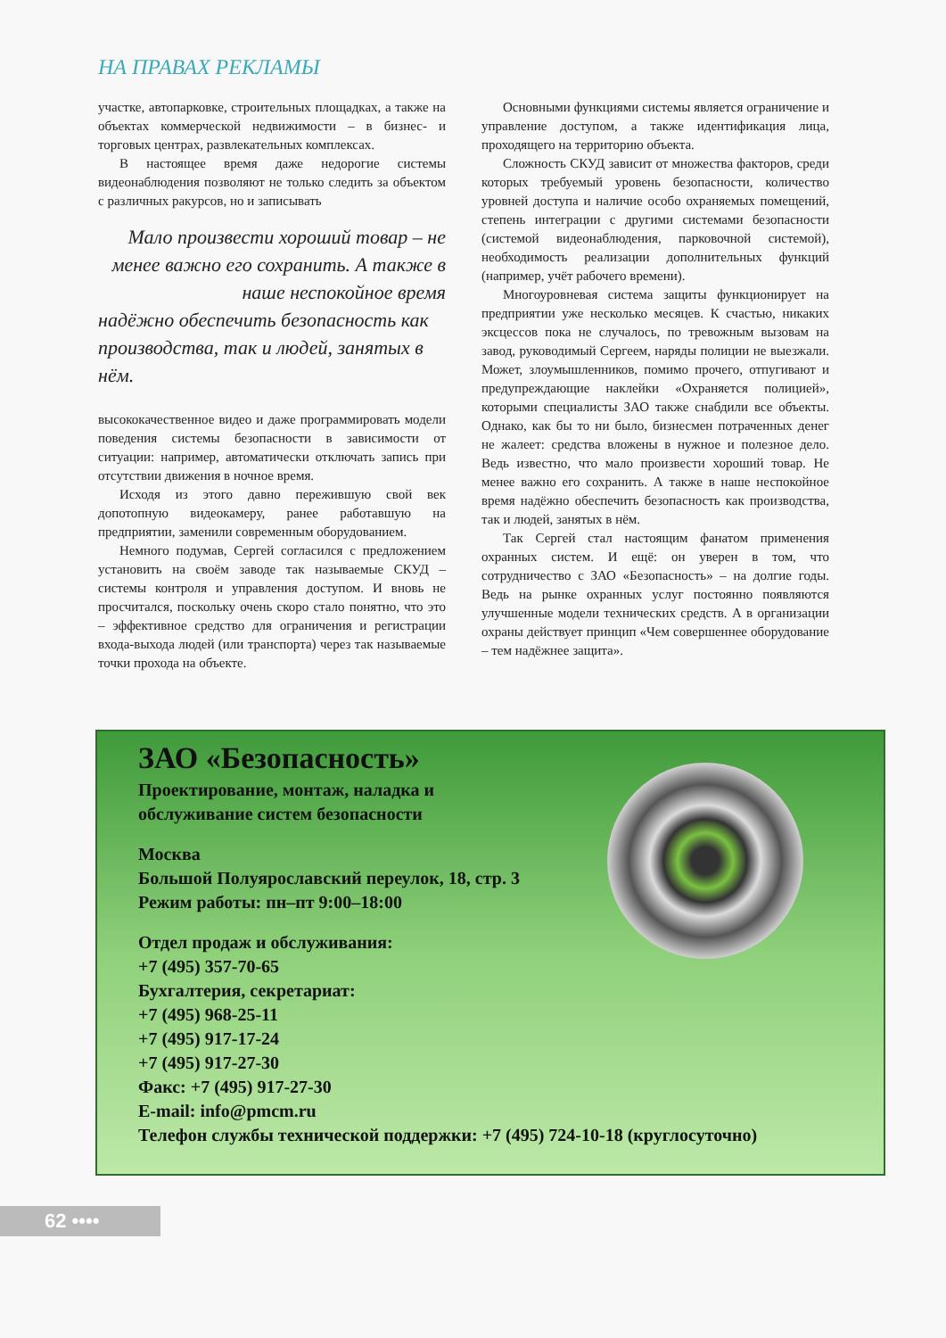НА ПРАВАХ РЕКЛАМЫ
участке, автопарковке, строительных площадках, а также на объектах коммерческой недвижимости – в бизнес- и торговых центрах, развлекательных комплексах.
В настоящее время даже недорогие системы видеонаблюдения позволяют не только следить за объектом с различных ракурсов, но и записывать
Мало произвести хороший товар – не менее важно его сохранить. А также в наше неспокойное время
надёжно обеспечить безопасность как производства, так и людей, занятых в нём.
высококачественное видео и даже программировать модели поведения системы безопасности в зависимости от ситуации: например, автоматически отключать запись при отсутствии движения в ночное время.
Исходя из этого давно пережившую свой век допотопную видеокамеру, ранее работавшую на предприятии, заменили современным оборудованием.
Немного подумав, Сергей согласился с предложением установить на своём заводе так называемые СКУД – системы контроля и управления доступом. И вновь не просчитался, поскольку очень скоро стало понятно, что это – эффективное средство для ограничения и регистрации входа-выхода людей (или транспорта) через так называемые точки прохода на объекте.
Основными функциями системы является ограничение и управление доступом, а также идентификация лица, проходящего на территорию объекта.
Сложность СКУД зависит от множества факторов, среди которых требуемый уровень безопасности, количество уровней доступа и наличие особо охраняемых помещений, степень интеграции с другими системами безопасности (системой видеонаблюдения, парковочной системой), необходимость реализации дополнительных функций (например, учёт рабочего времени).
Многоуровневая система защиты функционирует на предприятии уже несколько месяцев. К счастью, никаких эксцессов пока не случалось, по тревожным вызовам на завод, руководимый Сергеем, наряды полиции не выезжали. Может, злоумышленников, помимо прочего, отпугивают и предупреждающие наклейки «Охраняется полицией», которыми специалисты ЗАО также снабдили все объекты. Однако, как бы то ни было, бизнесмен потраченных денег не жалеет: средства вложены в нужное и полезное дело. Ведь известно, что мало произвести хороший товар. Не менее важно его сохранить. А также в наше неспокойное время надёжно обеспечить безопасность как производства, так и людей, занятых в нём.
Так Сергей стал настоящим фанатом применения охранных систем. И ещё: он уверен в том, что сотрудничество с ЗАО «Безопасность» – на долгие годы. Ведь на рынке охранных услуг постоянно появляются улучшенные модели технических средств. А в организации охраны действует принцип «Чем совершеннее оборудование – тем надёжнее защита».
ЗАО «Безопасность»
Проектирование, монтаж, наладка и
обслуживание систем безопасности
Москва
Большой Полуярославский переулок, 18, стр. 3
Режим работы: пн–пт 9:00–18:00
Отдел продаж и обслуживания:
+7 (495) 357-70-65
Бухгалтерия, секретариат:
+7 (495) 968-25-11
+7 (495) 917-17-24
+7 (495) 917-27-30
Факс: +7 (495) 917-27-30
E-mail: info@pmcm.ru
Телефон службы технической поддержки: +7 (495) 724-10-18 (круглосуточно)
62 ••••